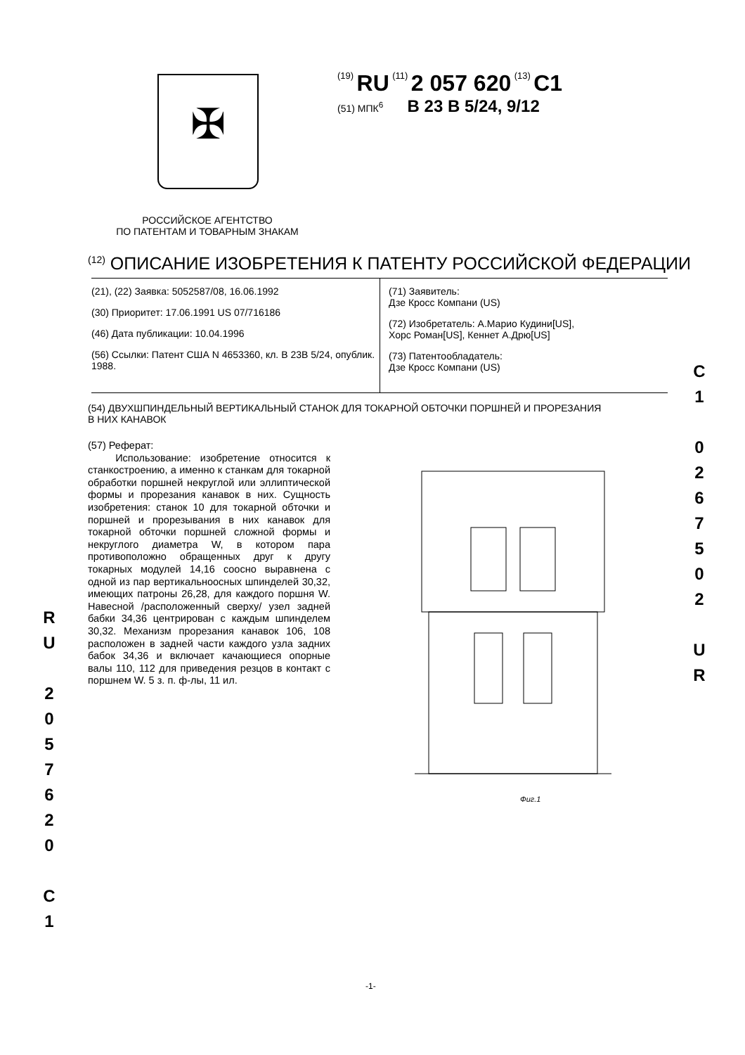✠
(19) RU (11) 2 057 620 (13) C1
(51) МПК<sup>6</sup> B 23 B 5/24, 9/12
РОССИЙСКОЕ АГЕНТСТВО
ПО ПАТЕНТАМ И ТОВАРНЫМ ЗНАКАМ
<sup>(12)</sup> ОПИСАНИЕ ИЗОБРЕТЕНИЯ К ПАТЕНТУ РОССИЙСКОЙ ФЕДЕРАЦИИ
(21), (22) Заявка: 5052587/08, 16.06.1992
(30) Приоритет: 17.06.1991 US 07/716186
(46) Дата публикации: 10.04.1996
(56) Ссылки: Патент США N 4653360, кл. B 23B 5/24, опублик. 1988.
(71) Заявитель:
Дзе Кросс Компани (US)
(72) Изобретатель: А.Марио Кудини[US],
Хорс Роман[US], Кеннет А.Дрю[US]
(73) Патентообладатель:
Дзе Кросс Компани (US)
(54) ДВУХШПИНДЕЛЬНЫЙ ВЕРТИКАЛЬНЫЙ СТАНОК ДЛЯ ТОКАРНОЙ ОБТОЧКИ ПОРШНЕЙ И ПРОРЕЗАНИЯ В НИХ КАНАВОК
(57) Реферат:
Использование: изобретение относится к станкостроению, а именно к станкам для токарной обработки поршней некруглой или эллиптической формы и прорезания канавок в них. Сущность изобретения: станок 10 для токарной обточки и поршней и прорезывания в них канавок для токарной обточки поршней сложной формы и некруглого диаметра W, в котором пара противоположно обращенных друг к другу токарных модулей 14,16 соосно выравнена с одной из пар вертикальноосных шпинделей 30,32, имеющих патроны 26,28, для каждого поршня W. Навесной /расположенный сверху/ узел задней бабки 34,36 центрирован с каждым шпинделем 30,32. Механизм прорезания канавок 106, 108 расположен в задней части каждого узла задних бабок 34,36 и включает качающиеся опорные валы 110, 112 для приведения резцов в контакт с поршнем W. 5 з. п. ф-лы, 11 ил.
Фиг.1
R
U
2
0
5
7
6
2
0
C
1
C
1
0
2
6
7
5
0
2
U
R
-1-